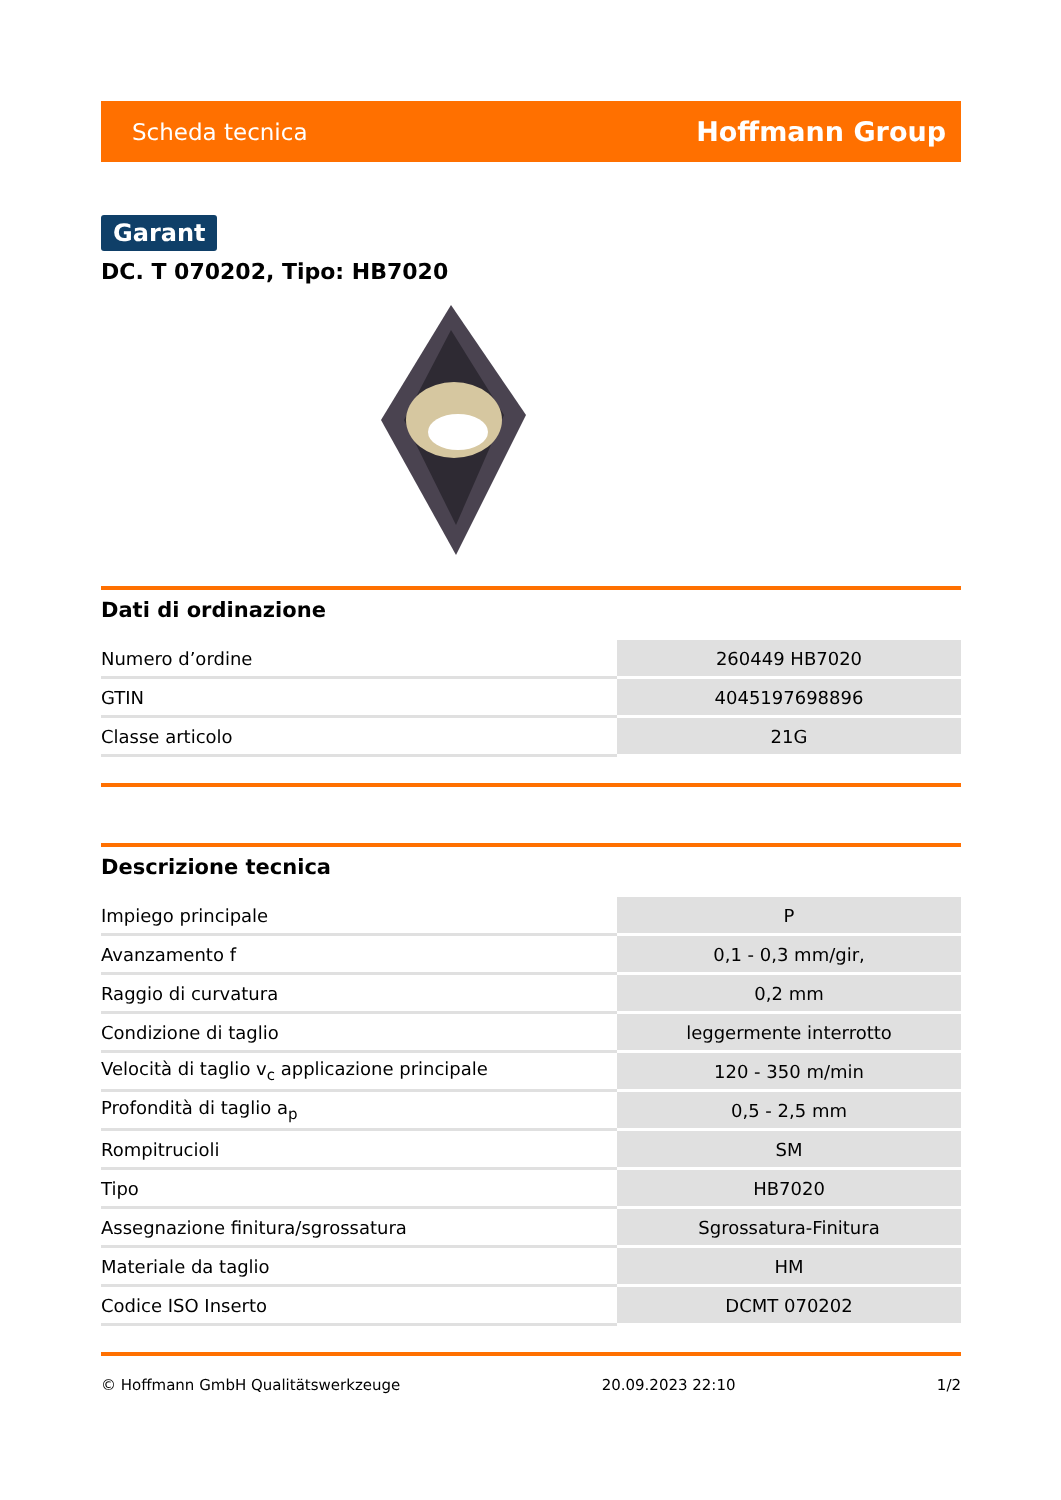Scheda tecnica Hoffmann Group
Garant
DC. T 070202, Tipo: HB7020
Dati di ordinazione
| Numero d’ordine | 260449 HB7020 |
| GTIN | 4045197698896 |
| Classe articolo | 21G |
Descrizione tecnica
| Impiego principale | P |
| Avanzamento f | 0,1 - 0,3 mm/gir, |
| Raggio di curvatura | 0,2 mm |
| Condizione di taglio | leggermente interrotto |
| Velocità di taglio v<sub>c</sub> applicazione principale | 120 - 350 m/min |
| Profondità di taglio a<sub>p</sub> | 0,5 - 2,5 mm |
| Rompitrucioli | SM |
| Tipo | HB7020 |
| Assegnazione finitura/sgrossatura | Sgrossatura-Finitura |
| Materiale da taglio | HM |
| Codice ISO Inserto | DCMT 070202 |
© Hoffmann GmbH Qualitätswerkzeuge 20.09.2023 22:10 1/2